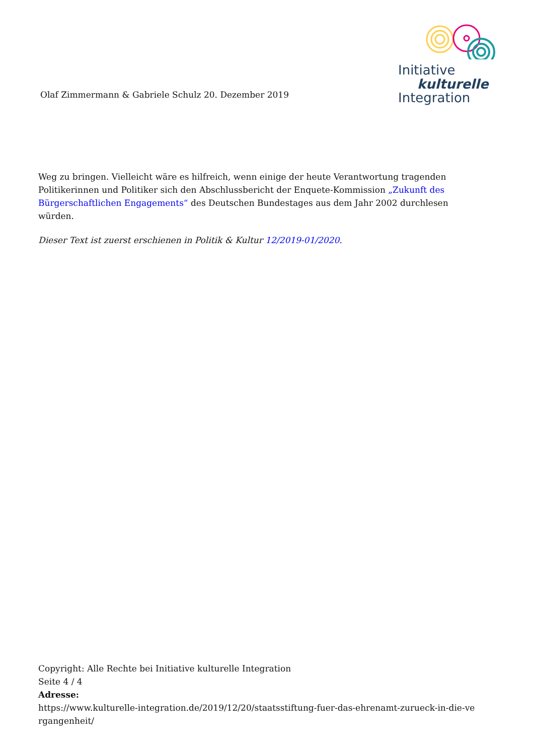Olaf Zimmermann & Gabriele Schulz 20. Dezember 2019
Initiative
kulturelle
Integration
Weg zu bringen. Vielleicht wäre es hilfreich, wenn einige der heute Verantwortung tragenden Politikerinnen und Politiker sich den Abschlussbericht der Enquete-Kommission „Zukunft des Bürgerschaftlichen Engagements“ des Deutschen Bundestages aus dem Jahr 2002 durchlesen würden.
Dieser Text ist zuerst erschienen in Politik & Kultur 12/2019-01/2020.
Copyright: Alle Rechte bei Initiative kulturelle Integration
Seite 4 / 4
Adresse:
https://www.kulturelle-integration.de/2019/12/20/staatsstiftung-fuer-das-ehrenamt-zurueck-in-die-ve rgangenheit/